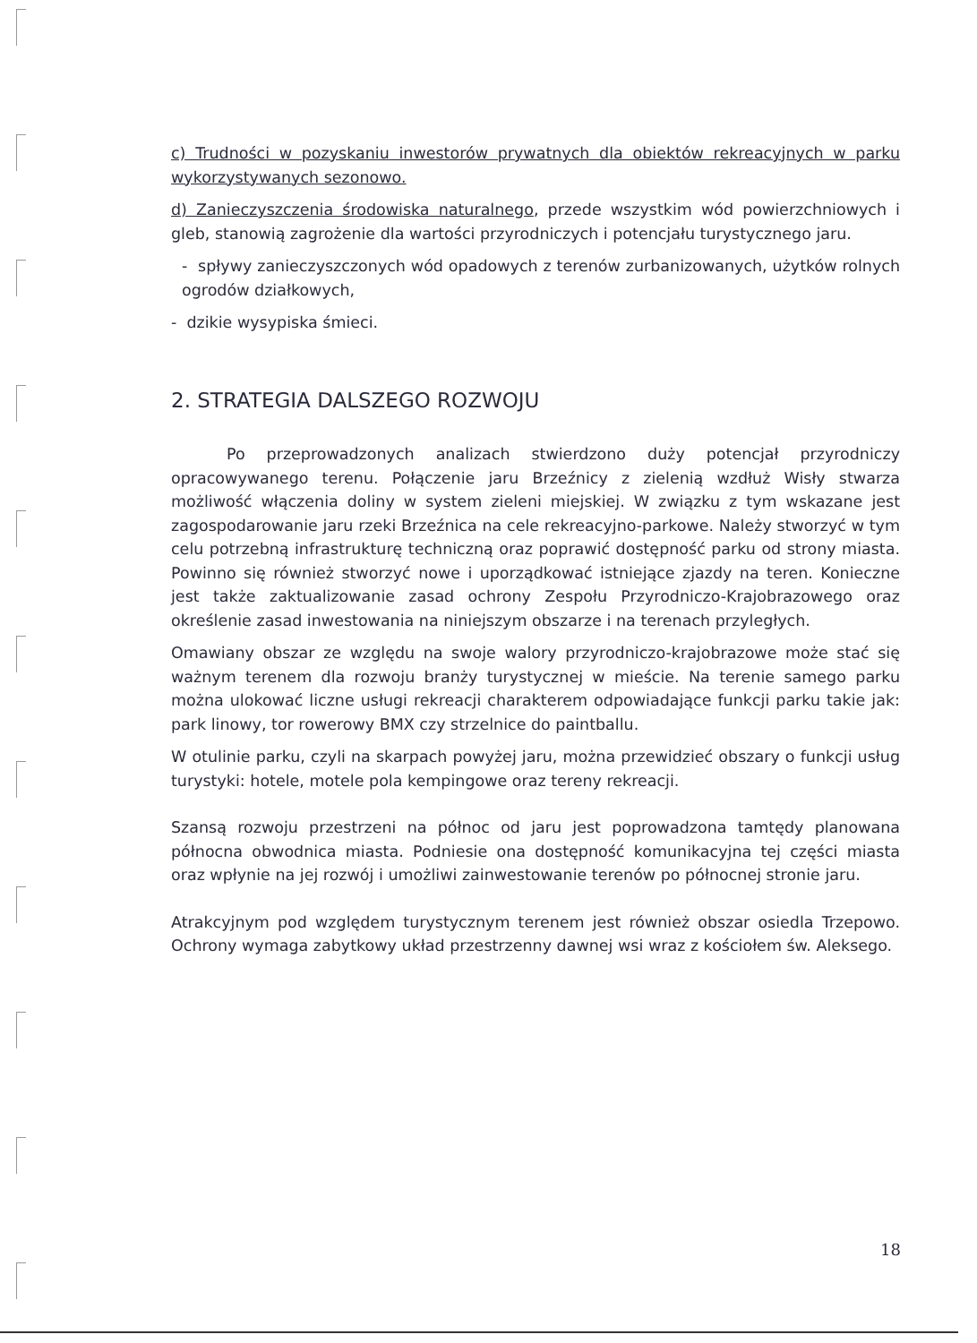c) Trudności w pozyskaniu inwestorów prywatnych dla obiektów rekreacyjnych w parku wykorzystywanych sezonowo.
d) Zanieczyszczenia środowiska naturalnego, przede wszystkim wód powierzchniowych i gleb, stanowią zagrożenie dla wartości przyrodniczych i potencjału turystycznego jaru.
- spływy zanieczyszczonych wód opadowych z terenów zurbanizowanych, użytków rolnych ogrodów działkowych,
- dzikie wysypiska śmieci.
2. STRATEGIA DALSZEGO ROZWOJU
Po przeprowadzonych analizach stwierdzono duży potencjał przyrodniczy opracowywanego terenu. Połączenie jaru Brzeźnicy z zielenią wzdłuż Wisły stwarza możliwość włączenia doliny w system zieleni miejskiej. W związku z tym wskazane jest zagospodarowanie jaru rzeki Brzeźnica na cele rekreacyjno-parkowe. Należy stworzyć w tym celu potrzebną infrastrukturę techniczną oraz poprawić dostępność parku od strony miasta. Powinno się również stworzyć nowe i uporządkować istniejące zjazdy na teren. Konieczne jest także zaktualizowanie zasad ochrony Zespołu Przyrodniczo-Krajobrazowego oraz określenie zasad inwestowania na niniejszym obszarze i na terenach przyległych.
Omawiany obszar ze względu na swoje walory przyrodniczo-krajobrazowe może stać się ważnym terenem dla rozwoju branży turystycznej w mieście. Na terenie samego parku można ulokować liczne usługi rekreacji charakterem odpowiadające funkcji parku takie jak: park linowy, tor rowerowy BMX czy strzelnice do paintballu.
W otulinie parku, czyli na skarpach powyżej jaru, można przewidzieć obszary o funkcji usług turystyki: hotele, motele pola kempingowe oraz tereny rekreacji.
Szansą rozwoju przestrzeni na północ od jaru jest poprowadzona tamtędy planowana północna obwodnica miasta. Podniesie ona dostępność komunikacyjna tej części miasta oraz wpłynie na jej rozwój i umożliwi zainwestowanie terenów po północnej stronie jaru.
Atrakcyjnym pod względem turystycznym terenem jest również obszar osiedla Trzepowo. Ochrony wymaga zabytkowy układ przestrzenny dawnej wsi wraz z kościołem św. Aleksego.
18